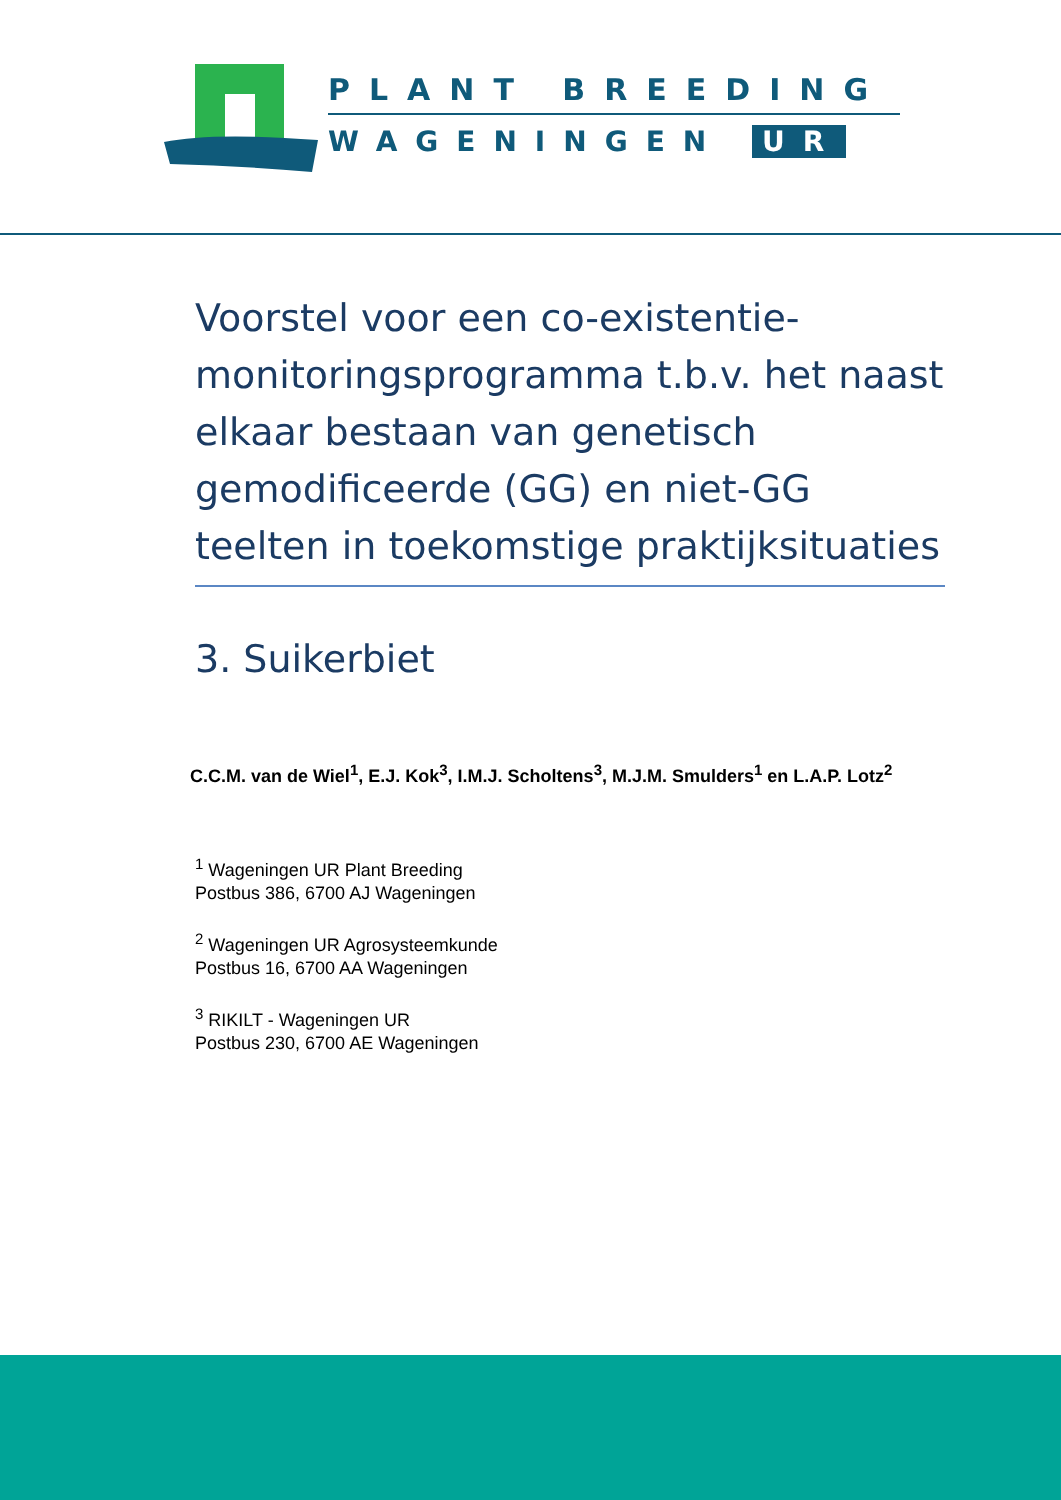PLANT BREEDING
WAGENINGEN UR
Voorstel voor een co-existentie-monitoringsprogramma t.b.v. het naast elkaar bestaan van genetisch gemodificeerde (GG) en niet-GG teelten in toekomstige praktijksituaties
3. Suikerbiet
C.C.M. van de Wiel<sup>1</sup>, E.J. Kok<sup>3</sup>, I.M.J. Scholtens<sup>3</sup>, M.J.M. Smulders<sup>1</sup> en L.A.P. Lotz<sup>2</sup>
<sup>1</sup> Wageningen UR Plant Breeding
Postbus 386, 6700 AJ Wageningen
<sup>2</sup> Wageningen UR Agrosysteemkunde
Postbus 16, 6700 AA Wageningen
<sup>3</sup> RIKILT - Wageningen UR
Postbus 230, 6700 AE Wageningen